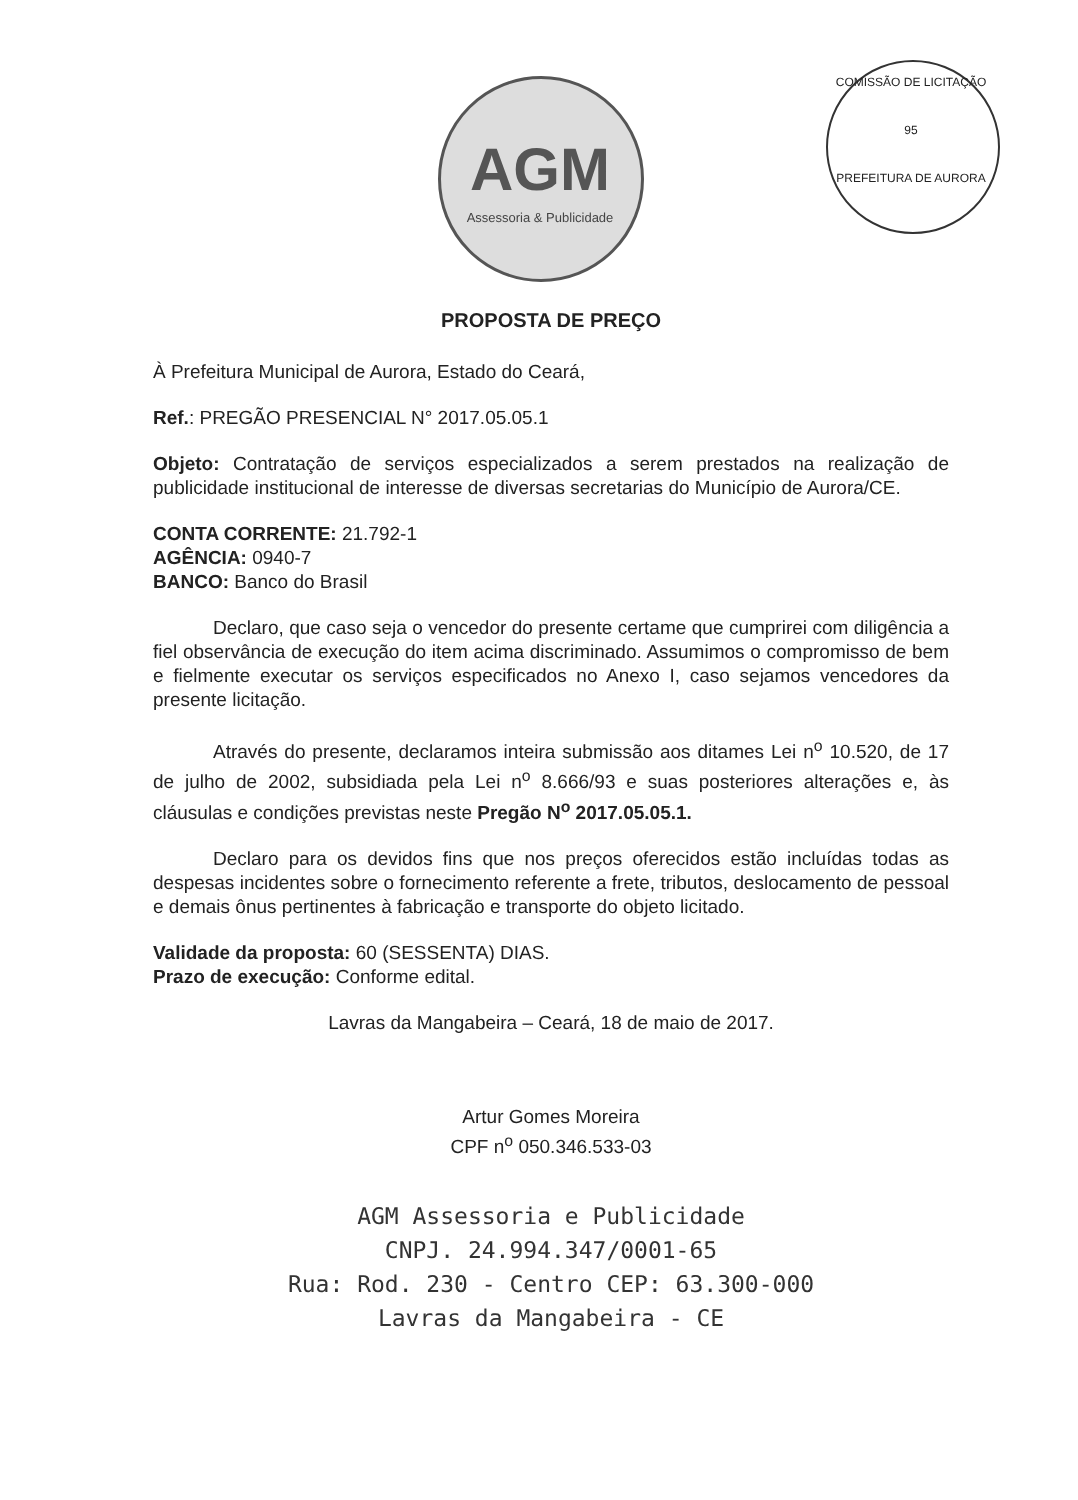AGM
Assessoria & Publicidade
COMISSÃO DE LICITAÇÃO
95
PREFEITURA DE AURORA
PROPOSTA DE PREÇO
À Prefeitura Municipal de Aurora, Estado do Ceará,
Ref.: PREGÃO PRESENCIAL N° 2017.05.05.1
Objeto: Contratação de serviços especializados a serem prestados na realização de publicidade institucional de interesse de diversas secretarias do Município de Aurora/CE.
CONTA CORRENTE: 21.792-1
AGÊNCIA: 0940-7
BANCO: Banco do Brasil
Declaro, que caso seja o vencedor do presente certame que cumprirei com diligência a fiel observância de execução do item acima discriminado. Assumimos o compromisso de bem e fielmente executar os serviços especificados no Anexo I, caso sejamos vencedores da presente licitação.
Através do presente, declaramos inteira submissão aos ditames Lei n<sup>o</sup> 10.520, de 17 de julho de 2002, subsidiada pela Lei n<sup>o</sup> 8.666/93 e suas posteriores alterações e, às cláusulas e condições previstas neste Pregão N<sup>o</sup> 2017.05.05.1.
Declaro para os devidos fins que nos preços oferecidos estão incluídas todas as despesas incidentes sobre o fornecimento referente a frete, tributos, deslocamento de pessoal e demais ônus pertinentes à fabricação e transporte do objeto licitado.
Validade da proposta: 60 (SESSENTA) DIAS.
Prazo de execução: Conforme edital.
Lavras da Mangabeira – Ceará, 18 de maio de 2017.
Artur Gomes Moreira
CPF n<sup>o</sup> 050.346.533-03
AGM Assessoria e Publicidade
CNPJ. 24.994.347/0001-65
Rua: Rod. 230 - Centro CEP: 63.300-000
Lavras da Mangabeira - CE